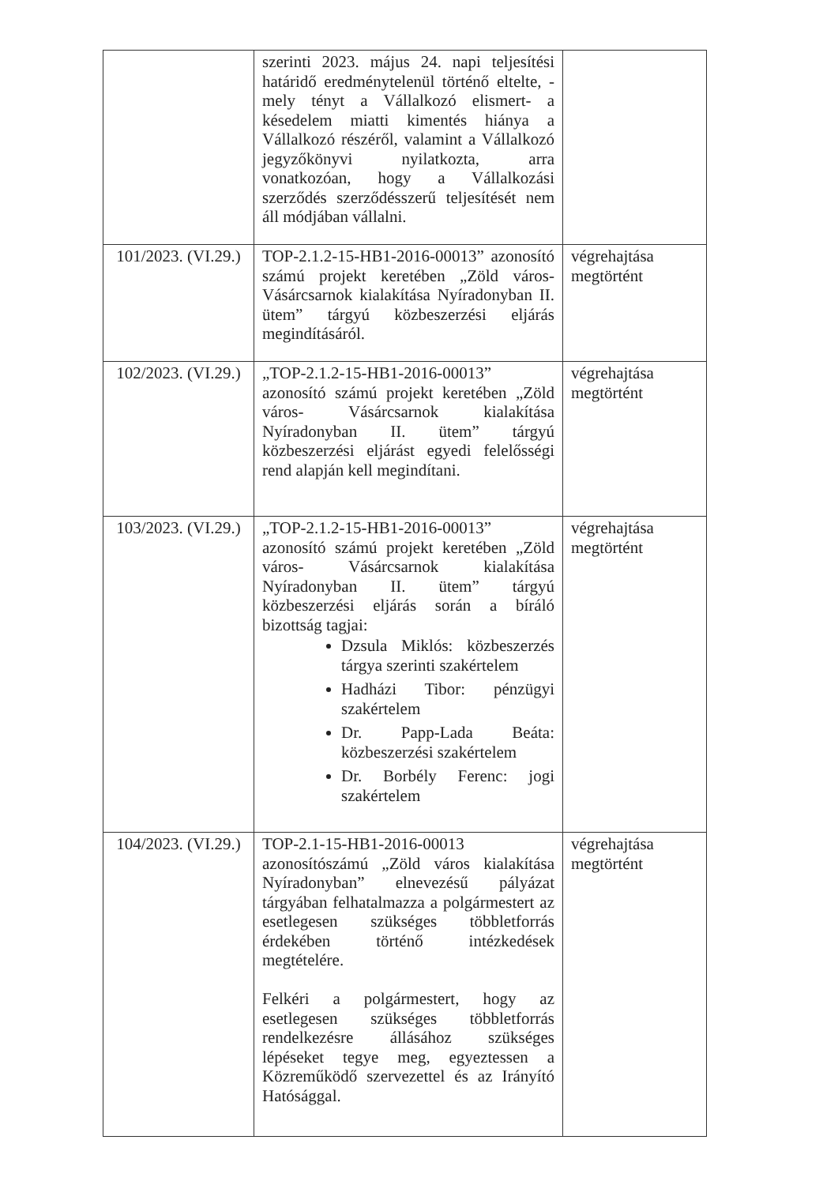| | szerinti 2023. május 24. napi teljesítési határidő eredménytelenül történő eltelte, - mely tényt a Vállalkozó elismert- a késedelem miatti kimentés hiánya a Vállalkozó részéről, valamint a Vállalkozó jegyzőkönyvi nyilatkozta, arra vonatkozóan, hogy a Vállalkozási szerződés szerződésszerű teljesítését nem áll módjában vállalni. | |
| 101/2023. (VI.29.) | TOP-2.1.2-15-HB1-2016-00013” azonosító számú projekt keretében „Zöld város- Vásárcsarnok kialakítása Nyíradonyban II. ütem” tárgyú közbeszerzési eljárás megindításáról. | végrehajtása megtörtént |
| 102/2023. (VI.29.) | „TOP-2.1.2-15-HB1-2016-00013” azonosító számú projekt keretében „Zöld város- Vásárcsarnok kialakítása Nyíradonyban II. ütem” tárgyú közbeszerzési eljárást egyedi felelősségi rend alapján kell megindítani. | végrehajtása megtörtént |
| 103/2023. (VI.29.) | „TOP-2.1.2-15-HB1-2016-00013” azonosító számú projekt keretében „Zöld város- Vásárcsarnok kialakítása Nyíradonyban II. ütem” tárgyú közbeszerzési eljárás során a bíráló bizottság tagjai: Dzsula Miklós: közbeszerzés tárgya szerinti szakértelem Hadházi Tibor: pénzügyi szakértelem Dr. Papp-Lada Beáta: közbeszerzési szakértelem Dr. Borbély Ferenc: jogi szakértelem | végrehajtása megtörtént |
| 104/2023. (VI.29.) | TOP-2.1-15-HB1-2016-00013 azonosítószámú „Zöld város kialakítása Nyíradonyban” elnevezésű pályázat tárgyában felhatalmazza a polgármestert az esetlegesen szükséges többletforrás érdekében történő intézkedések megtételére. Felkéri a polgármestert, hogy az esetlegesen szükséges többletforrás rendelkezésre állásához szükséges lépéseket tegye meg, egyeztessen a Közreműködő szervezettel és az Irányító Hatósággal. | végrehajtása megtörtént |